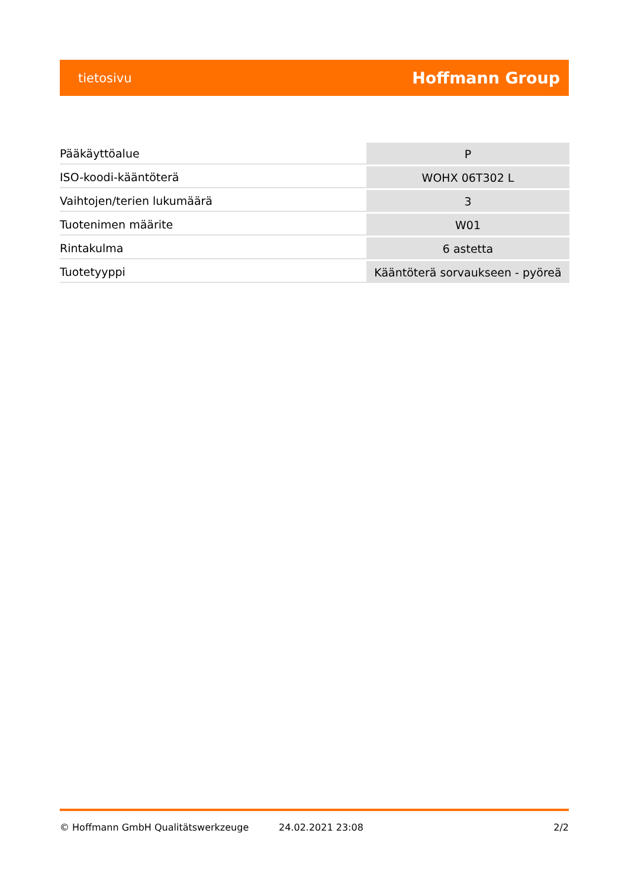tietosivu Hoffmann Group
| Pääkäyttöalue | P |
| ISO-koodi-kääntöterä | WOHX 06T302 L |
| Vaihtojen/terien lukumäärä | 3 |
| Tuotenimen määrite | W01 |
| Rintakulma | 6 astetta |
| Tuotetyyppi | Kääntöterä sorvaukseen - pyöreä |
© Hoffmann GmbH Qualitätswerkzeuge 24.02.2021 23:08 2/2